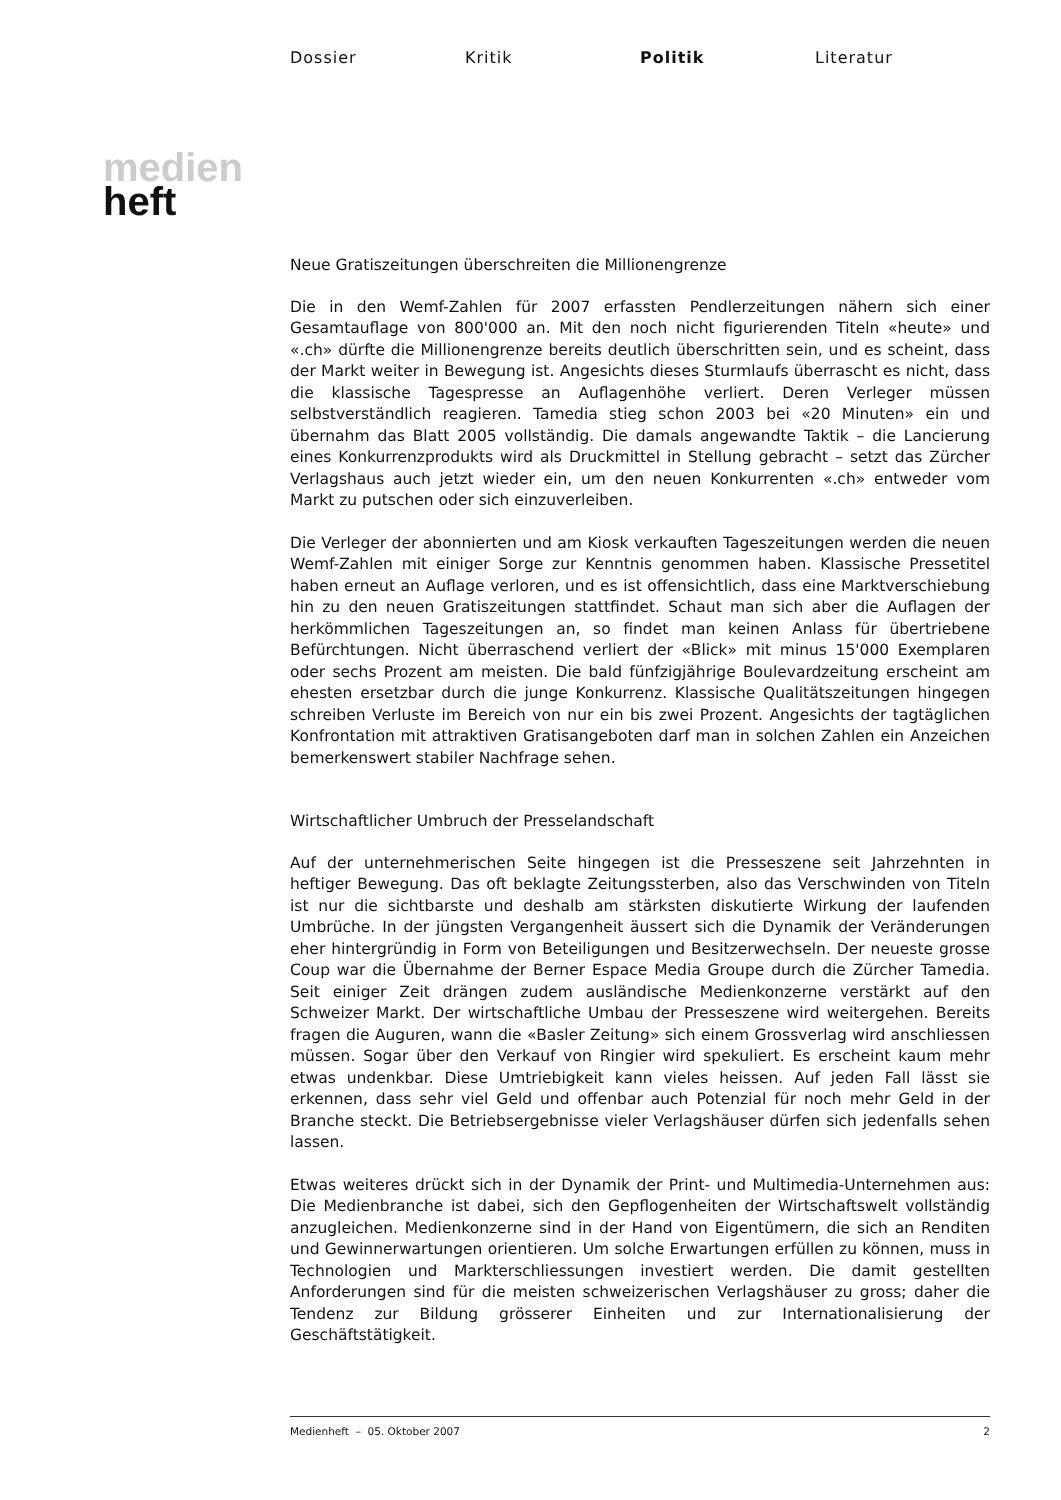Dossier Kritik Politik Literatur
medien
heft
Neue Gratiszeitungen überschreiten die Millionengrenze
Die in den Wemf-Zahlen für 2007 erfassten Pendlerzeitungen nähern sich einer Gesamtauflage von 800'000 an. Mit den noch nicht figurierenden Titeln «heute» und «.ch» dürfte die Millionengrenze bereits deutlich überschritten sein, und es scheint, dass der Markt weiter in Bewegung ist. Angesichts dieses Sturmlaufs überrascht es nicht, dass die klassische Tagespresse an Auflagenhöhe verliert. Deren Verleger müssen selbstverständlich reagieren. Tamedia stieg schon 2003 bei «20 Minuten» ein und übernahm das Blatt 2005 vollständig. Die damals angewandte Taktik – die Lancierung eines Konkurrenzprodukts wird als Druckmittel in Stellung gebracht – setzt das Zürcher Verlagshaus auch jetzt wieder ein, um den neuen Konkurrenten «.ch» entweder vom Markt zu putschen oder sich einzuverleiben.
Die Verleger der abonnierten und am Kiosk verkauften Tageszeitungen werden die neuen Wemf-Zahlen mit einiger Sorge zur Kenntnis genommen haben. Klassische Pressetitel haben erneut an Auflage verloren, und es ist offensichtlich, dass eine Marktverschiebung hin zu den neuen Gratiszeitungen stattfindet. Schaut man sich aber die Auflagen der herkömmlichen Tageszeitungen an, so findet man keinen Anlass für übertriebene Befürchtungen. Nicht überraschend verliert der «Blick» mit minus 15'000 Exemplaren oder sechs Prozent am meisten. Die bald fünfzigjährige Boulevardzeitung erscheint am ehesten ersetzbar durch die junge Konkurrenz. Klassische Qualitätszeitungen hingegen schreiben Verluste im Bereich von nur ein bis zwei Prozent. Angesichts der tagtäglichen Konfrontation mit attraktiven Gratisangeboten darf man in solchen Zahlen ein Anzeichen bemerkenswert stabiler Nachfrage sehen.
Wirtschaftlicher Umbruch der Presselandschaft
Auf der unternehmerischen Seite hingegen ist die Presseszene seit Jahrzehnten in heftiger Bewegung. Das oft beklagte Zeitungssterben, also das Verschwinden von Titeln ist nur die sichtbarste und deshalb am stärksten diskutierte Wirkung der laufenden Umbrüche. In der jüngsten Vergangenheit äussert sich die Dynamik der Veränderungen eher hintergründig in Form von Beteiligungen und Besitzerwechseln. Der neueste grosse Coup war die Übernahme der Berner Espace Media Groupe durch die Zürcher Tamedia. Seit einiger Zeit drängen zudem ausländische Medienkonzerne verstärkt auf den Schweizer Markt. Der wirtschaftliche Umbau der Presseszene wird weitergehen. Bereits fragen die Auguren, wann die «Basler Zeitung» sich einem Grossverlag wird anschliessen müssen. Sogar über den Verkauf von Ringier wird spekuliert. Es erscheint kaum mehr etwas undenkbar. Diese Umtriebigkeit kann vieles heissen. Auf jeden Fall lässt sie erkennen, dass sehr viel Geld und offenbar auch Potenzial für noch mehr Geld in der Branche steckt. Die Betriebsergebnisse vieler Verlagshäuser dürfen sich jedenfalls sehen lassen.
Etwas weiteres drückt sich in der Dynamik der Print- und Multimedia-Unternehmen aus: Die Medienbranche ist dabei, sich den Gepflogenheiten der Wirtschaftswelt vollständig anzugleichen. Medienkonzerne sind in der Hand von Eigentümern, die sich an Renditen und Gewinnerwartungen orientieren. Um solche Erwartungen erfüllen zu können, muss in Technologien und Markterschliessungen investiert werden. Die damit gestellten Anforderungen sind für die meisten schweizerischen Verlagshäuser zu gross; daher die Tendenz zur Bildung grösserer Einheiten und zur Internationalisierung der Geschäftstätigkeit.
Medienheft – 05. Oktober 2007 2